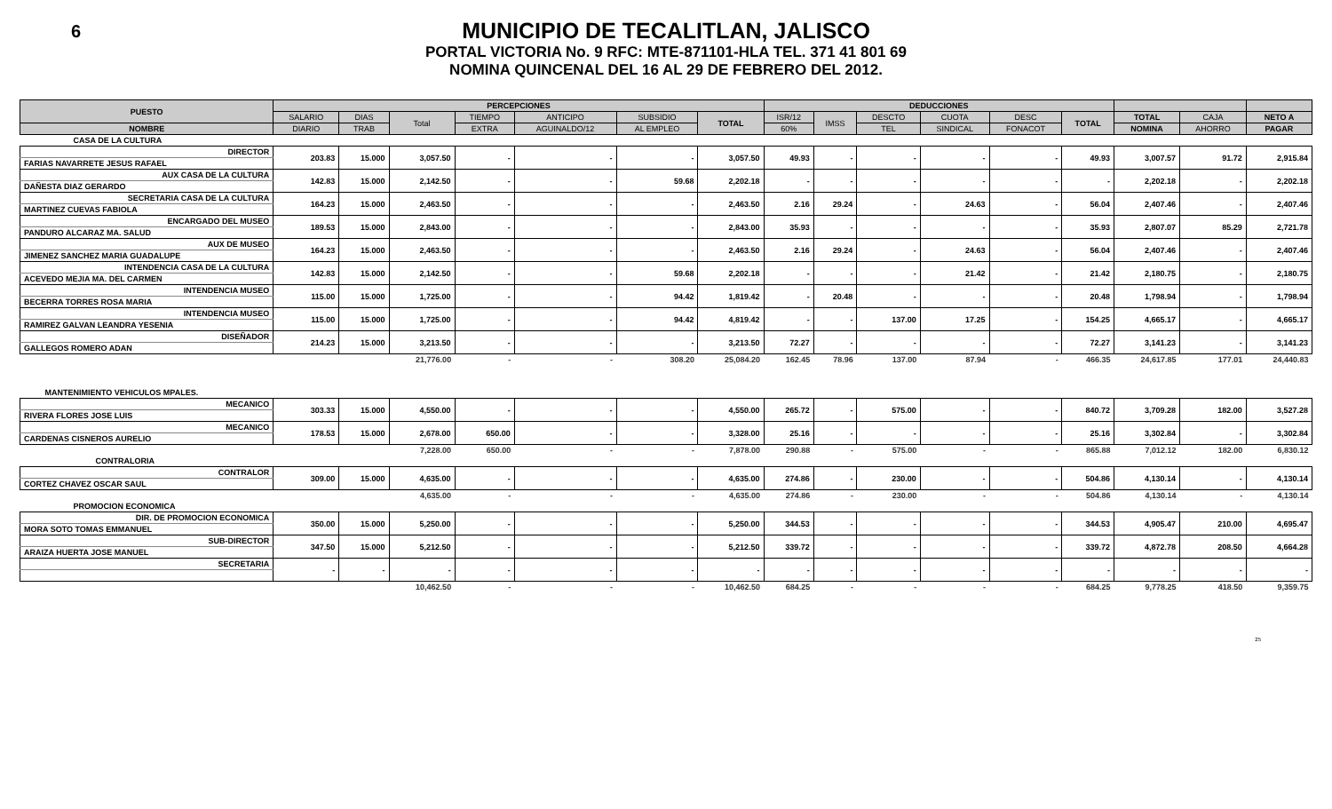6
MUNICIPIO DE TECALITLAN, JALISCO
PORTAL VICTORIA No. 9 RFC: MTE-871101-HLA TEL. 371 41 801 69
NOMINA QUINCENAL DEL 16 AL 29 DE FEBRERO DEL 2012.
| PUESTO | PERCEPCIONES | | | | | | | DEDUCCIONES | | | | | | | | |
| --- | --- | --- | --- | --- | --- | --- | --- | --- | --- | --- | --- | --- | --- | --- | --- | --- |
| | SALARIO | DIAS | Total | TIEMPO | ANTICIPO | SUBSIDIO | TOTAL | ISR/12 | IMSS | DESCTO | CUOTA | DESC | TOTAL | TOTAL | CAJA | NETO A |
| NOMBRE | DIARIO | TRAB | | EXTRA | AGUINALDO/12 | AL EMPLEO | | 60% | | TEL | SINDICAL | FONACOT | | NOMINA | AHORRO | PAGAR |
| CASA DE LA CULTURA | | | | | | | | | | | | | | | | |
| DIRECTOR | 203.83 | 15.000 | 3,057.50 | - | - | - | 3,057.50 | 49.93 | - | - | - | - | 49.93 | 3,007.57 | 91.72 | 2,915.84 |
| FARIAS NAVARRETE JESUS RAFAEL | | | | | | | | | | | | | | | | |
| AUX CASA DE LA CULTURA | 142.83 | 15.000 | 2,142.50 | - | - | 59.68 | 2,202.18 | - | - | - | - | - | - | 2,202.18 | - | 2,202.18 |
| DAÑESTA DIAZ GERARDO | | | | | | | | | | | | | | | | |
| SECRETARIA CASA DE LA CULTURA | 164.23 | 15.000 | 2,463.50 | - | - | - | 2,463.50 | 2.16 | 29.24 | - | 24.63 | - | 56.04 | 2,407.46 | - | 2,407.46 |
| MARTINEZ CUEVAS FABIOLA | | | | | | | | | | | | | | | | |
| ENCARGADO DEL MUSEO | 189.53 | 15.000 | 2,843.00 | - | - | - | 2,843.00 | 35.93 | - | - | - | - | 35.93 | 2,807.07 | 85.29 | 2,721.78 |
| PANDURO ALCARAZ MA. SALUD | | | | | | | | | | | | | | | | |
| AUX DE MUSEO | 164.23 | 15.000 | 2,463.50 | - | - | - | 2,463.50 | 2.16 | 29.24 | - | 24.63 | - | 56.04 | 2,407.46 | - | 2,407.46 |
| JIMENEZ SANCHEZ MARIA GUADALUPE | | | | | | | | | | | | | | | | |
| INTENDENCIA CASA DE LA CULTURA | 142.83 | 15.000 | 2,142.50 | - | - | 59.68 | 2,202.18 | - | - | - | 21.42 | - | 21.42 | 2,180.75 | - | 2,180.75 |
| ACEVEDO MEJIA MA. DEL CARMEN | | | | | | | | | | | | | | | | |
| INTENDENCIA MUSEO | 115.00 | 15.000 | 1,725.00 | - | - | 94.42 | 1,819.42 | - | 20.48 | - | - | - | 20.48 | 1,798.94 | - | 1,798.94 |
| BECERRA TORRES ROSA MARIA | | | | | | | | | | | | | | | | |
| INTENDENCIA MUSEO | 115.00 | 15.000 | 1,725.00 | - | - | 94.42 | 4,819.42 | - | - | 137.00 | 17.25 | - | 154.25 | 4,665.17 | - | 4,665.17 |
| RAMIREZ GALVAN LEANDRA YESENIA | | | | | | | | | | | | | | | | |
| DISEÑADOR | 214.23 | 15.000 | 3,213.50 | - | - | - | 3,213.50 | 72.27 | - | - | - | - | 72.27 | 3,141.23 | - | 3,141.23 |
| GALLEGOS ROMERO ADAN | | | | | | | | | | | | | | | | |
| | | | 21,776.00 | - | - | 308.20 | 25,084.20 | 162.45 | 78.96 | 137.00 | 87.94 | - | 466.35 | 24,617.85 | 177.01 | 24,440.83 |
| MANTENIMIENTO VEHICULOS MPALES. | | | | | | | | | | | | | | | | |
| MECANICO | 303.33 | 15.000 | 4,550.00 | - | - | - | 4,550.00 | 265.72 | - | 575.00 | - | - | 840.72 | 3,709.28 | 182.00 | 3,527.28 |
| RIVERA FLORES JOSE LUIS | | | | | | | | | | | | | | | | |
| MECANICO | 178.53 | 15.000 | 2,678.00 | 650.00 | - | - | 3,328.00 | 25.16 | - | - | - | - | 25.16 | 3,302.84 | - | 3,302.84 |
| CARDENAS CISNEROS AURELIO | | | | | | | | | | | | | | | | |
| | | | 7,228.00 | 650.00 | - | - | 7,878.00 | 290.88 | - | 575.00 | - | - | 865.88 | 7,012.12 | 182.00 | 6,830.12 |
| CONTRALORIA | | | | | | | | | | | | | | | | |
| CONTRALOR | 309.00 | 15.000 | 4,635.00 | - | - | - | 4,635.00 | 274.86 | - | 230.00 | - | - | 504.86 | 4,130.14 | - | 4,130.14 |
| CORTEZ CHAVEZ OSCAR SAUL | | | | | | | | | | | | | | | | |
| | | | 4,635.00 | - | - | - | 4,635.00 | 274.86 | - | 230.00 | - | - | 504.86 | 4,130.14 | - | 4,130.14 |
| PROMOCION ECONOMICA | | | | | | | | | | | | | | | | |
| DIR. DE PROMOCION ECONOMICA | 350.00 | 15.000 | 5,250.00 | - | - | - | 5,250.00 | 344.53 | - | - | - | - | 344.53 | 4,905.47 | 210.00 | 4,695.47 |
| MORA SOTO TOMAS EMMANUEL | | | | | | | | | | | | | | | | |
| SUB-DIRECTOR | 347.50 | 15.000 | 5,212.50 | - | - | - | 5,212.50 | 339.72 | - | - | - | - | 339.72 | 4,872.78 | 208.50 | 4,664.28 |
| ARAIZA HUERTA JOSE MANUEL | | | | | | | | | | | | | | | | |
| SECRETARIA | - | - | - | - | - | - | - | - | - | - | - | - | - | - | - | - |
| | | | 10,462.50 | - | - | - | 10,462.50 | 684.25 | - | - | - | - | 684.25 | 9,778.25 | 418.50 | 9,359.75 |
25